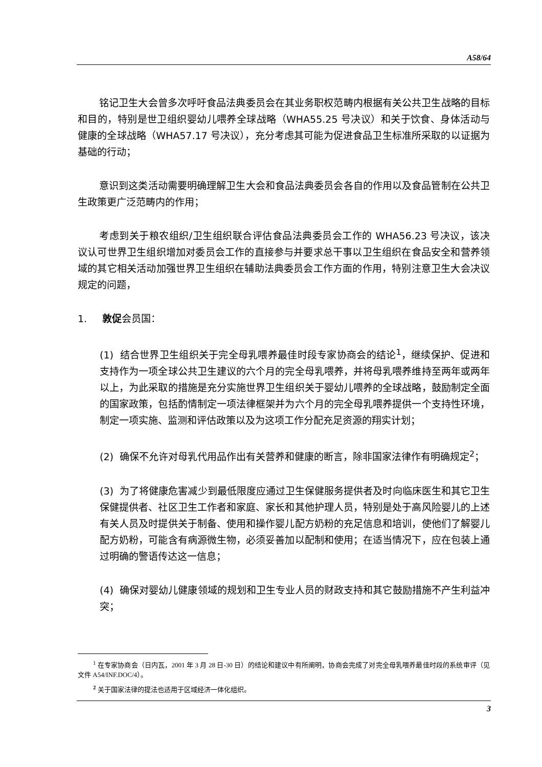A58/64
铭记卫生大会曾多次呼吁食品法典委员会在其业务职权范畴内根据有关公共卫生战略的目标和目的，特别是世卫组织婴幼儿喂养全球战略（WHA55.25 号决议）和关于饮食、身体活动与健康的全球战略（WHA57.17 号决议），充分考虑其可能为促进食品卫生标准所采取的以证据为基础的行动；
意识到这类活动需要明确理解卫生大会和食品法典委员会各自的作用以及食品管制在公共卫生政策更广泛范畴内的作用；
考虑到关于粮农组织/卫生组织联合评估食品法典委员会工作的 WHA56.23 号决议，该决议认可世界卫生组织增加对委员会工作的直接参与并要求总干事以卫生组织在食品安全和营养领域的其它相关活动加强世界卫生组织在辅助法典委员会工作方面的作用，特别注意卫生大会决议规定的问题，
1. 敦促会员国：
(1) 结合世界卫生组织关于完全母乳喂养最佳时段专家协商会的结论<sup>1</sup>，继续保护、促进和支持作为一项全球公共卫生建议的六个月的完全母乳喂养，并将母乳喂养维持至两年或两年以上，为此采取的措施是充分实施世界卫生组织关于婴幼儿喂养的全球战略，鼓励制定全面的国家政策，包括酌情制定一项法律框架并为六个月的完全母乳喂养提供一个支持性环境，制定一项实施、监测和评估政策以及为这项工作分配充足资源的翔实计划；
(2) 确保不允许对母乳代用品作出有关营养和健康的断言，除非国家法律作有明确规定<sup>2</sup>；
(3) 为了将健康危害减少到最低限度应通过卫生保健服务提供者及时向临床医生和其它卫生保健提供者、社区卫生工作者和家庭、家长和其他护理人员，特别是处于高风险婴儿的上述有关人员及时提供关于制备、使用和操作婴儿配方奶粉的充足信息和培训，使他们了解婴儿配方奶粉，可能含有病源微生物，必须妥善加以配制和使用；在适当情况下，应在包装上通过明确的警语传达这一信息；
(4) 确保对婴幼儿健康领域的规划和卫生专业人员的财政支持和其它鼓励措施不产生利益冲突；
<sup>1</sup> 在专家协商会（日内瓦，2001 年 3 月 28 日-30 日）的结论和建议中有所阐明，协商会完成了对完全母乳喂养最佳时段的系统审评（见文件 A54/INF.DOC/4）。
<sup>2</sup> 关于国家法律的提法也适用于区域经济一体化组织。
3